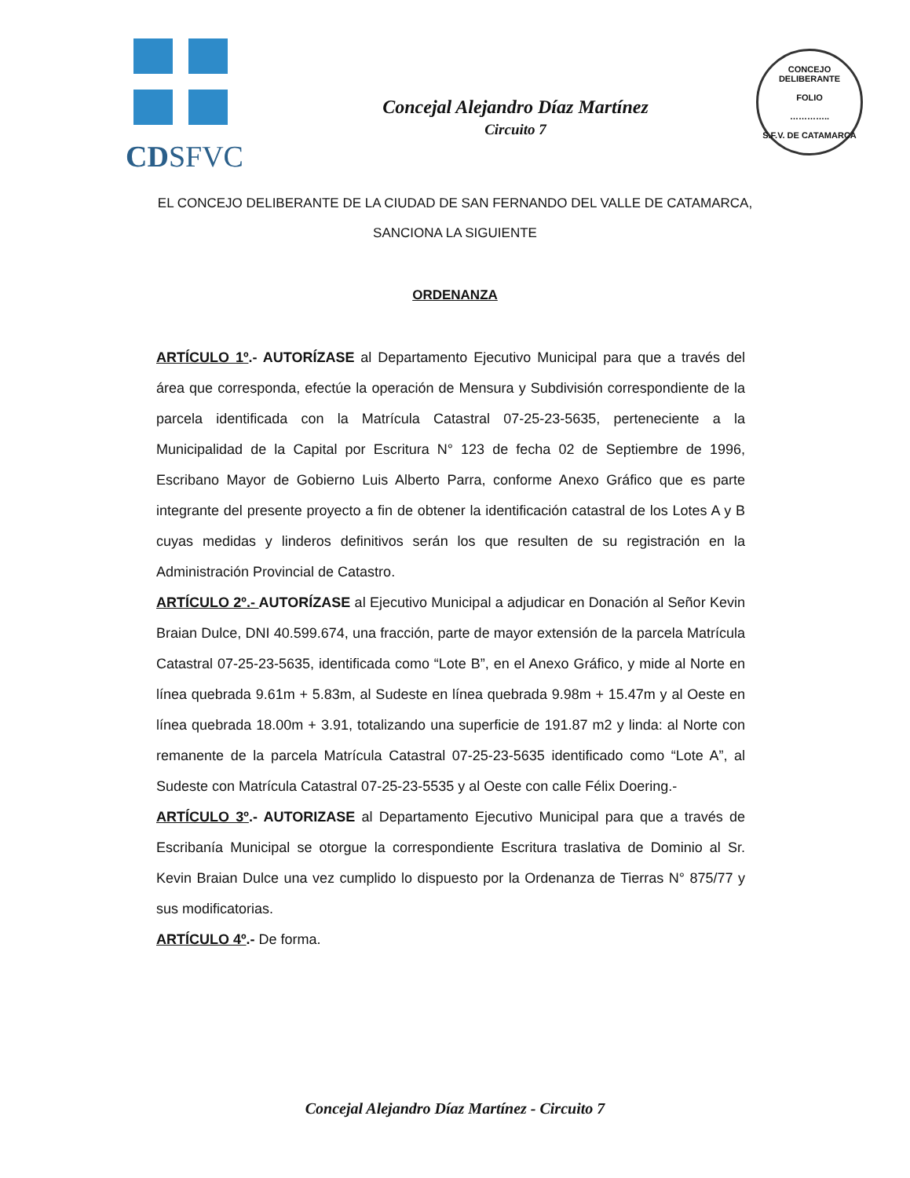CDSFVC
Concejal Alejandro Díaz Martínez
Circuito 7
CONCEJO DELIBERANTE
FOLIO
…………..
S.F.V. DE CATAMARCA
EL CONCEJO DELIBERANTE DE LA CIUDAD DE SAN FERNANDO DEL VALLE DE CATAMARCA, SANCIONA LA SIGUIENTE
ORDENANZA
ARTÍCULO 1º.- AUTORÍZASE al Departamento Ejecutivo Municipal para que a través del área que corresponda, efectúe la operación de Mensura y Subdivisión correspondiente de la parcela identificada con la Matrícula Catastral 07-25-23-5635, perteneciente a la Municipalidad de la Capital por Escritura N° 123 de fecha 02 de Septiembre de 1996, Escribano Mayor de Gobierno Luis Alberto Parra, conforme Anexo Gráfico que es parte integrante del presente proyecto a fin de obtener la identificación catastral de los Lotes A y B cuyas medidas y linderos definitivos serán los que resulten de su registración en la Administración Provincial de Catastro.
ARTÍCULO 2º.- AUTORÍZASE al Ejecutivo Municipal a adjudicar en Donación al Señor Kevin Braian Dulce, DNI 40.599.674, una fracción, parte de mayor extensión de la parcela Matrícula Catastral 07-25-23-5635, identificada como “Lote B”, en el Anexo Gráfico, y mide al Norte en línea quebrada 9.61m + 5.83m, al Sudeste en línea quebrada 9.98m + 15.47m y al Oeste en línea quebrada 18.00m + 3.91, totalizando una superficie de 191.87 m2 y linda: al Norte con remanente de la parcela Matrícula Catastral 07-25-23-5635 identificado como “Lote A”, al Sudeste con Matrícula Catastral 07-25-23-5535 y al Oeste con calle Félix Doering.-
ARTÍCULO 3º.- AUTORIZASE al Departamento Ejecutivo Municipal para que a través de Escribanía Municipal se otorgue la correspondiente Escritura traslativa de Dominio al Sr. Kevin Braian Dulce una vez cumplido lo dispuesto por la Ordenanza de Tierras N° 875/77 y sus modificatorias.
ARTÍCULO 4º.- De forma.
Concejal Alejandro Díaz Martínez - Circuito 7